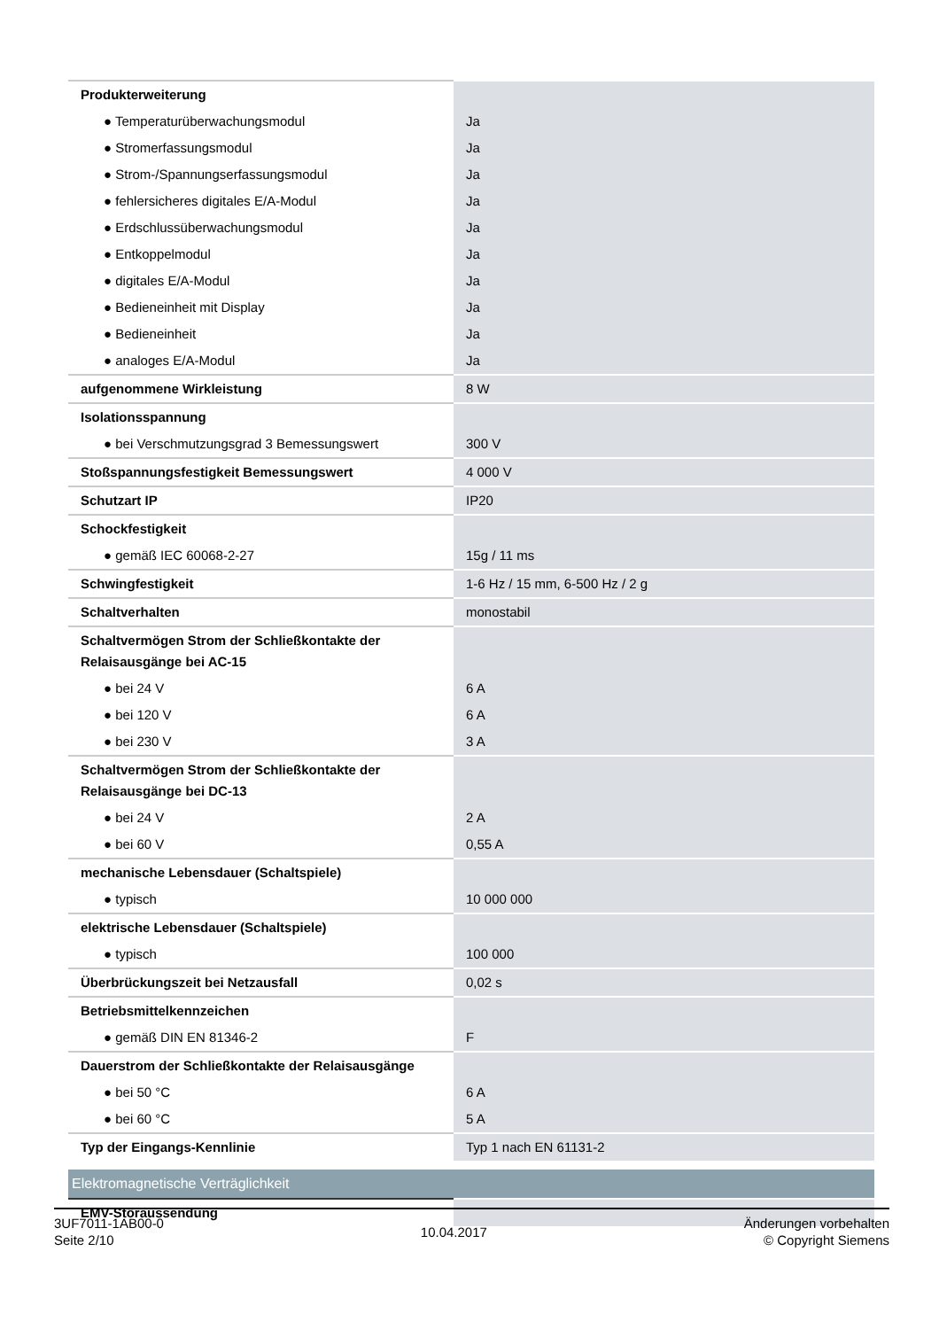| Produkterweiterung | |
| ● Temperaturüberwachungsmodul | Ja |
| ● Stromerfassungsmodul | Ja |
| ● Strom-/Spannungserfassungsmodul | Ja |
| ● fehlersicheres digitales E/A-Modul | Ja |
| ● Erdschlussüberwachungsmodul | Ja |
| ● Entkoppelmodul | Ja |
| ● digitales E/A-Modul | Ja |
| ● Bedieneinheit mit Display | Ja |
| ● Bedieneinheit | Ja |
| ● analoges E/A-Modul | Ja |
| aufgenommene Wirkleistung | 8 W |
| Isolationsspannung | |
| ● bei Verschmutzungsgrad 3 Bemessungswert | 300 V |
| Stoßspannungsfestigkeit Bemessungswert | 4 000 V |
| Schutzart IP | IP20 |
| Schockfestigkeit | |
| ● gemäß IEC 60068-2-27 | 15g / 11 ms |
| Schwingfestigkeit | 1-6 Hz / 15 mm, 6-500 Hz / 2 g |
| Schaltverhalten | monostabil |
| Schaltvermögen Strom der Schließkontakte der Relaisausgänge bei AC-15 | |
| ● bei 24 V | 6 A |
| ● bei 120 V | 6 A |
| ● bei 230 V | 3 A |
| Schaltvermögen Strom der Schließkontakte der Relaisausgänge bei DC-13 | |
| ● bei 24 V | 2 A |
| ● bei 60 V | 0,55 A |
| mechanische Lebensdauer (Schaltspiele) | |
| ● typisch | 10 000 000 |
| elektrische Lebensdauer (Schaltspiele) | |
| ● typisch | 100 000 |
| Überbrückungszeit bei Netzausfall | 0,02 s |
| Betriebsmittelkennzeichen | |
| ● gemäß DIN EN 81346-2 | F |
| Dauerstrom der Schließkontakte der Relaisausgänge | |
| ● bei 50 °C | 6 A |
| ● bei 60 °C | 5 A |
| Typ der Eingangs-Kennlinie | Typ 1 nach EN 61131-2 |
| Elektromagnetische Verträglichkeit | |
| EMV-Störaussendung | |
3UF7011-1AB00-0
Seite 2/10
10.04.2017
Änderungen vorbehalten
© Copyright Siemens